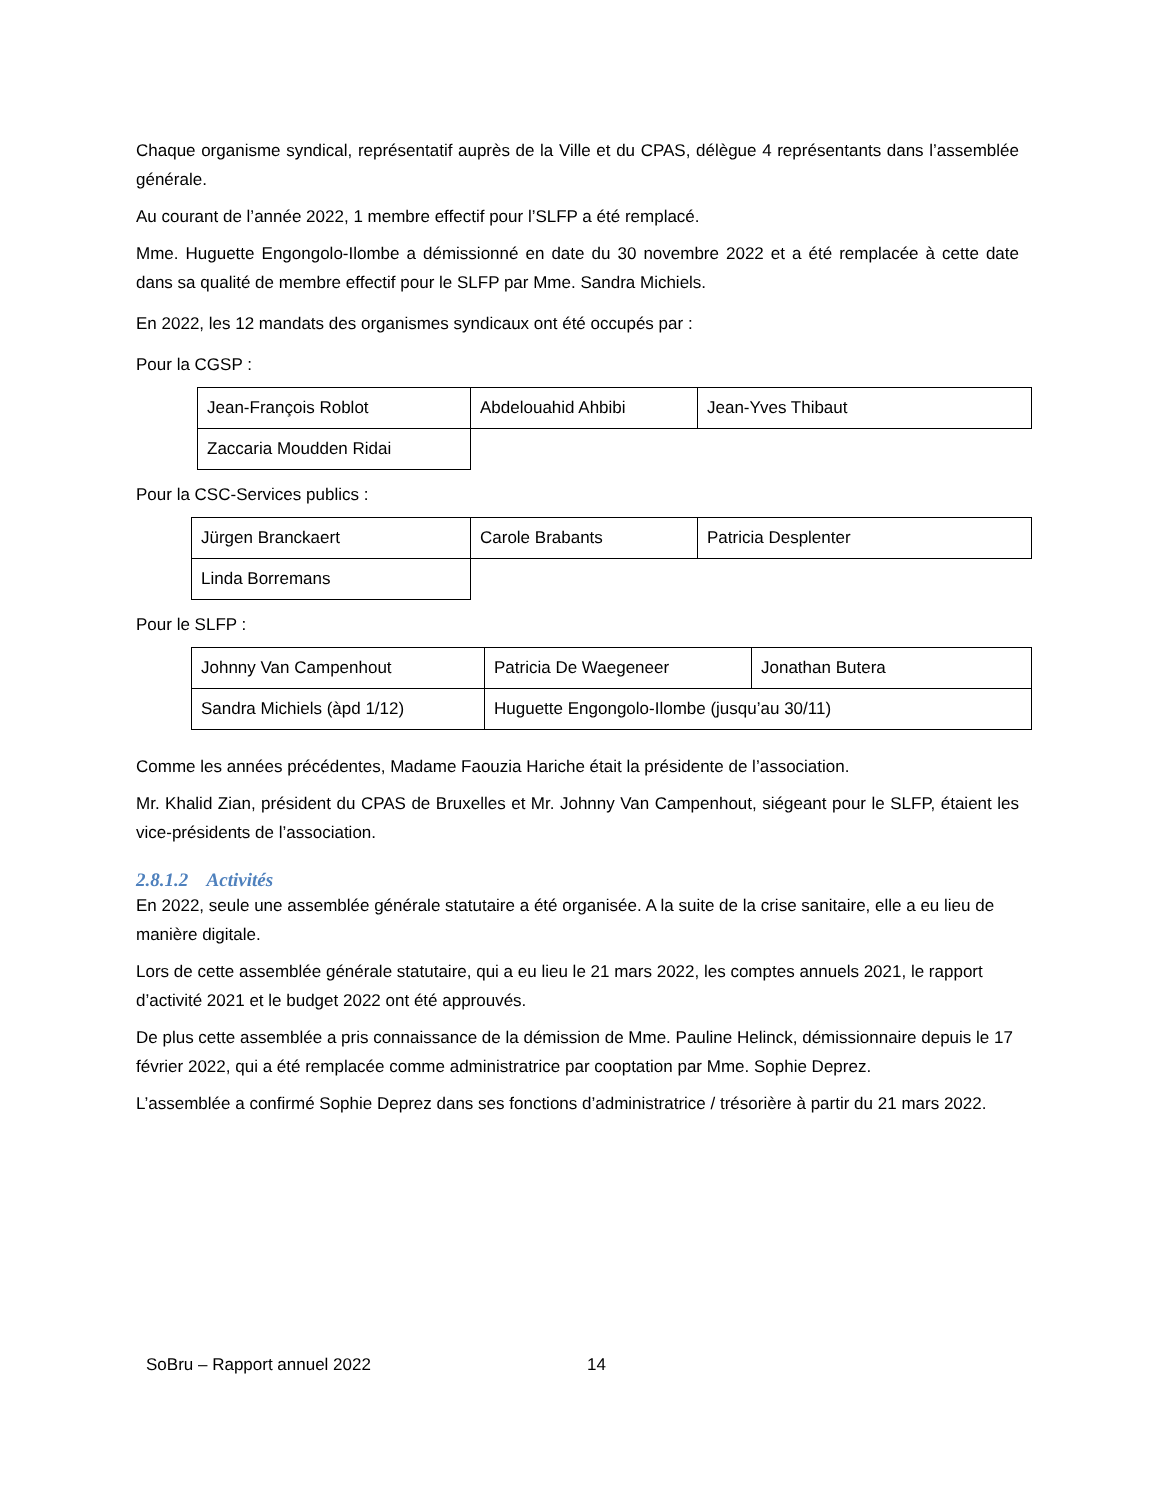Chaque organisme syndical, représentatif auprès de la Ville et du CPAS, délègue 4 représentants dans l’assemblée générale.
Au courant de l’année 2022, 1 membre effectif pour l’SLFP a été remplacé.
Mme. Huguette Engongolo-Ilombe a démissionné en date du 30 novembre 2022 et a été remplacée à cette date dans sa qualité de membre effectif pour le SLFP par Mme. Sandra Michiels.
En 2022, les 12 mandats des organismes syndicaux ont été occupés par :
Pour la CGSP :
| Jean-François Roblot | Abdelouahid Ahbibi | Jean-Yves Thibaut |
| Zaccaria Moudden Ridai | | |
Pour la CSC-Services publics :
| Jürgen Branckaert | Carole Brabants | Patricia Desplenter |
| Linda Borremans | | |
Pour le SLFP :
| Johnny Van Campenhout | Patricia De Waegeneer | Jonathan Butera |
| Sandra Michiels (àpd 1/12) | Huguette Engongolo-Ilombe (jusqu’au 30/11) | |
Comme les années précédentes, Madame Faouzia Hariche était la présidente de l’association.
Mr. Khalid Zian, président du CPAS de Bruxelles et Mr. Johnny Van Campenhout, siégeant pour le SLFP, étaient les vice-présidents de l’association.
2.8.1.2 Activités
En 2022, seule une assemblée générale statutaire a été organisée. A la suite de la crise sanitaire, elle a eu lieu de manière digitale.
Lors de cette assemblée générale statutaire, qui a eu lieu le 21 mars 2022, les comptes annuels 2021, le rapport d’activité 2021 et le budget 2022 ont été approuvés.
De plus cette assemblée a pris connaissance de la démission de Mme. Pauline Helinck, démissionnaire depuis le 17 février 2022, qui a été remplacée comme administratrice par cooptation par Mme. Sophie Deprez.
L’assemblée a confirmé Sophie Deprez dans ses fonctions d’administratrice / trésorière à partir du 21 mars 2022.
SoBru – Rapport annuel 2022 14